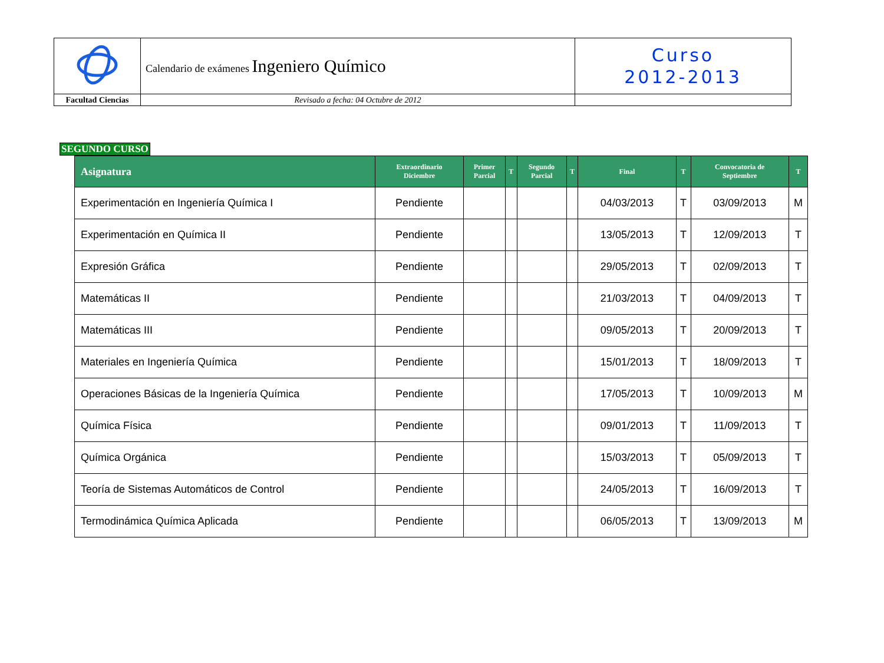| | Calendario de exámenes Ingeniero Químico | Curso 2012-2013 |
| Facultad Ciencias | Revisado a fecha: 04 Octubre de 2012 | |
SEGUNDO CURSO
| Asignatura | Extraordinario Diciembre | Primer Parcial | T | Segundo Parcial | T | Final | T | Convocatoria de Septiembre | T |
| --- | --- | --- | --- | --- | --- | --- | --- | --- | --- |
| Experimentación en Ingeniería Química I | Pendiente | | | | | 04/03/2013 | T | 03/09/2013 | M |
| Experimentación en Química II | Pendiente | | | | | 13/05/2013 | T | 12/09/2013 | T |
| Expresión Gráfica | Pendiente | | | | | 29/05/2013 | T | 02/09/2013 | T |
| Matemáticas II | Pendiente | | | | | 21/03/2013 | T | 04/09/2013 | T |
| Matemáticas III | Pendiente | | | | | 09/05/2013 | T | 20/09/2013 | T |
| Materiales en Ingeniería Química | Pendiente | | | | | 15/01/2013 | T | 18/09/2013 | T |
| Operaciones Básicas de la Ingeniería Química | Pendiente | | | | | 17/05/2013 | T | 10/09/2013 | M |
| Química Física | Pendiente | | | | | 09/01/2013 | T | 11/09/2013 | T |
| Química Orgánica | Pendiente | | | | | 15/03/2013 | T | 05/09/2013 | T |
| Teoría de Sistemas Automáticos de Control | Pendiente | | | | | 24/05/2013 | T | 16/09/2013 | T |
| Termodinámica Química Aplicada | Pendiente | | | | | 06/05/2013 | T | 13/09/2013 | M |